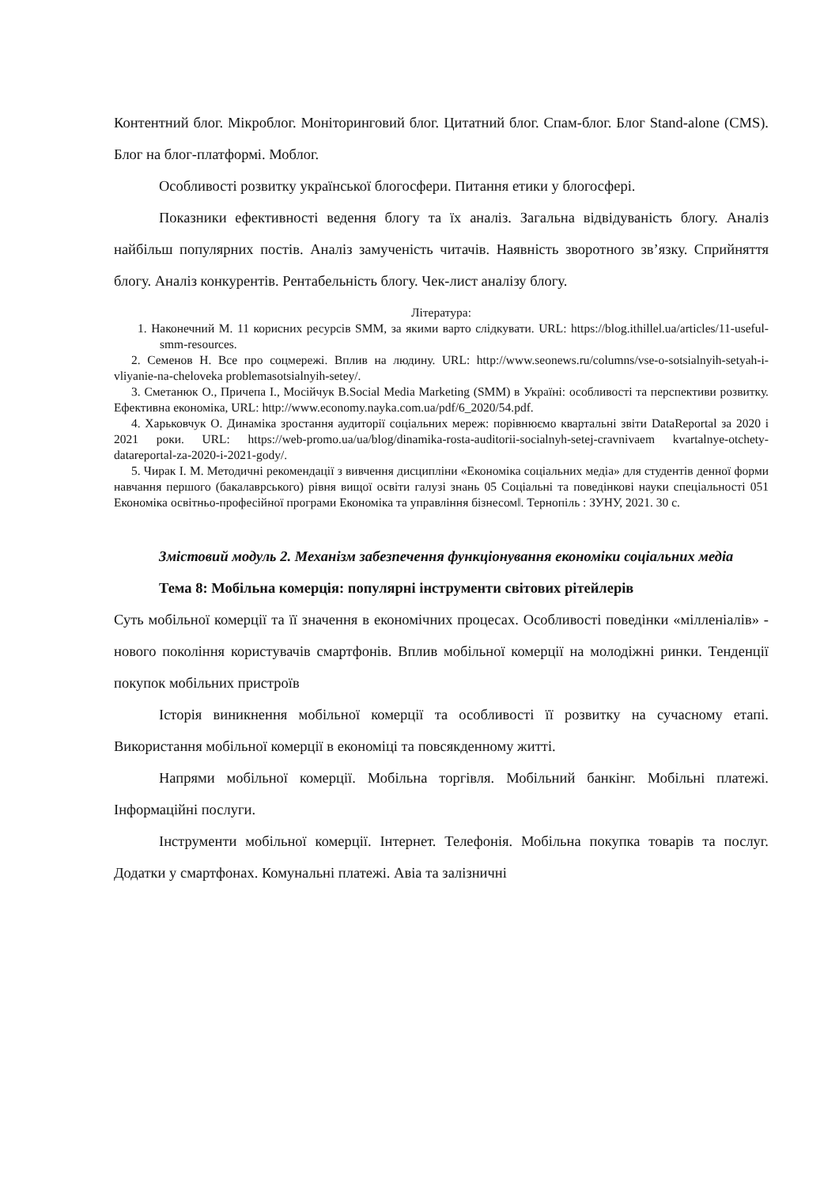Контентний блог. Мікроблог. Моніторинговий блог. Цитатний блог. Спам-блог. Блог Stand-alone (CMS). Блог на блог-платформі. Моблог.
Особливості розвитку української блогосфери. Питання етики у блогосфері.
Показники ефективності ведення блогу та їх аналіз. Загальна відвідуваність блогу. Аналіз найбільш популярних постів. Аналіз замученість читачів. Наявність зворотного зв’язку. Сприйняття блогу. Аналіз конкурентів. Рентабельність блогу. Чек-лист аналізу блогу.
Література:
1. Наконечний М. 11 корисних ресурсів SMM, за якими варто слідкувати. URL: https://blog.ithillel.ua/articles/11-useful-smm-resources.
2. Семенов Н. Все про соцмережі. Вплив на людину. URL: http://www.seonews.ru/columns/vse-o-sotsialnyih-setyah-i-vliyanie-na-cheloveka problemasotsialnyih-setey/.
3. Сметанюк О., Причепа І., Мосійчук В.Social Media Marketing (SMM) в Україні: особливості та перспективи розвитку. Ефективна економіка, URL: http://www.economy.nayka.com.ua/pdf/6_2020/54.pdf.
4. Харьковчук О. Динаміка зростання аудиторії соціальних мереж: порівнюємо квартальні звіти DataReportal за 2020 і 2021 роки. URL: https://web-promo.ua/ua/blog/dinamika-rosta-auditorii-socialnyh-setej-cravnivaem kvartalnye-otchety-datareportal-za-2020-i-2021-gody/.
5. Чирак І. М. Методичні рекомендації з вивчення дисципліни «Економіка соціальних медіа» для студентів денної форми навчання першого (бакалаврського) рівня вищої освіти галузі знань 05 Соціальні та поведінкові науки спеціальності 051 Економіка освітньо-професійної програми Економіка та управління бізнесом‖. Тернопіль : ЗУНУ, 2021. 30 с.
Змістовий модуль 2. Механізм забезпечення функціонування економіки соціальних медіа
Тема 8: Мобільна комерція: популярні інструменти світових рітейлерів
Суть мобільної комерції та її значення в економічних процесах. Особливості поведінки «мілленіалів» - нового покоління користувачів смартфонів. Вплив мобільної комерції на молодіжні ринки. Тенденції покупок мобільних пристроїв
Історія виникнення мобільної комерції та особливості її розвитку на сучасному етапі. Використання мобільної комерції в економіці та повсякденному житті.
Напрями мобільної комерції. Мобільна торгівля. Мобільний банкінг. Мобільні платежі. Інформаційні послуги.
Інструменти мобільної комерції. Інтернет. Телефонія. Мобільна покупка товарів та послуг. Додатки у смартфонах. Комунальні платежі. Авіа та залізничні